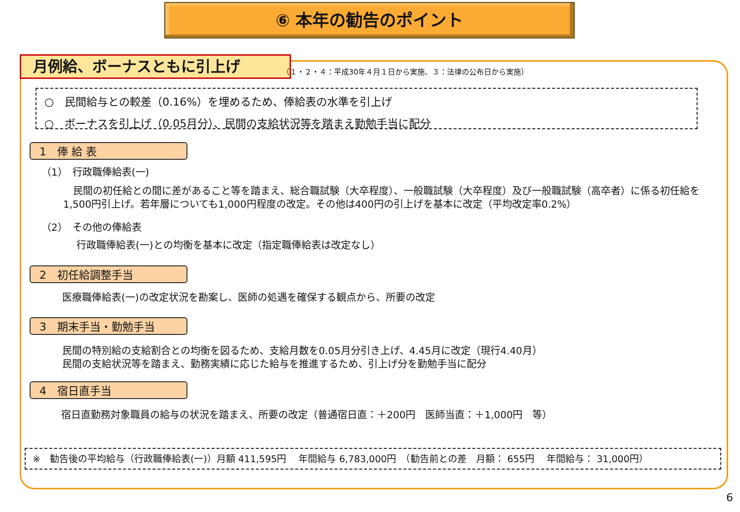⑥ 本年の勧告のポイント
月例給、ボーナスともに引上げ
（１・２・４：平成30年４月１日から実施、３：法律の公布日から実施）
○　民間給与との較差（0.16%）を埋めるため、俸給表の水準を引上げ
○　ボーナスを引上げ（0.05月分）、民間の支給状況等を踏まえ勤勉手当に配分
1　俸 給 表
（1）　行政職俸給表(一)
　民間の初任給との間に差があること等を踏まえ、総合職試験（大卒程度）、一般職試験（大卒程度）及び一般職試験（高卒者）に係る初任給を1,500円引上げ。若年層についても1,000円程度の改定。その他は400円の引上げを基本に改定（平均改定率0.2%）
（2）　その他の俸給表
行政職俸給表(一)との均衡を基本に改定（指定職俸給表は改定なし）
2　初任給調整手当
医療職俸給表(一)の改定状況を勘案し、医師の処遇を確保する観点から、所要の改定
3　期末手当・勤勉手当
民間の特別給の支給割合との均衡を図るため、支給月数を0.05月分引き上げ、4.45月に改定（現行4.40月）
民間の支給状況等を踏まえ、勤務実績に応じた給与を推進するため、引上げ分を勤勉手当に配分
4　宿日直手当
宿日直勤務対象職員の給与の状況を踏まえ、所要の改定（普通宿日直：＋200円　医師当直：＋1,000円　等）
※　勧告後の平均給与（行政職俸給表(一)）月額 411,595円　 年間給与 6,783,000円　（勧告前との差　月額： 655円　 年間給与： 31,000円）
6